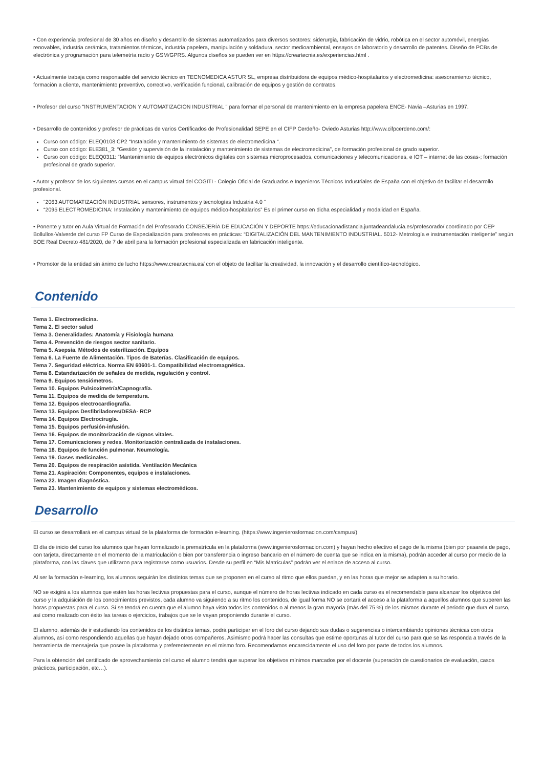• Con experiencia profesional de 30 años en diseño y desarrollo de sistemas automatizados para diversos sectores: siderurgia, fabricación de vidrio, robótica en el sector automóvil, energías renovables, industria cerámica, tratamientos térmicos, industria papelera, manipulación y soldadura, sector medioambiental, ensayos de laboratorio y desarrollo de patentes. Diseño de PCBs de electrónica y programación para telemetría radio y GSM/GPRS. Algunos diseños se pueden ver en https://creartecnia.es/experiencias.html .
• Actualmente trabaja como responsable del servicio técnico en TECNOMEDICA ASTUR SL, empresa distribuidora de equipos médico-hospitalarios y electromedicina: asesoramiento técnico, formación a cliente, mantenimiento preventivo, correctivo, verificación funcional, calibración de equipos y gestión de contratos.
• Profesor del curso "INSTRUMENTACION Y AUTOMATIZACION INDUSTRIAL " para formar el personal de mantenimiento en la empresa papelera ENCE- Navia –Asturias en 1997.
• Desarrollo de contenidos y profesor de prácticas de varios Certificados de Profesionalidad SEPE en el CIFP Cerdeño- Oviedo Asturias http://www.cifpcerdeno.com/:
Curso con código: ELEQ0108 CP2 “Instalación y mantenimiento de sistemas de electromedicina “.
Curso con código: ELE381_3: “Gestión y supervisión de la instalación y mantenimiento de sistemas de electromedicina”, de formación profesional de grado superior.
Curso con código: ELEQ0311: “Mantenimiento de equipos electrónicos digitales con sistemas microprocesados, comunicaciones y telecomunicaciones, e IOT – internet de las cosas-; formación profesional de grado superior.
• Autor y profesor de los siguientes cursos en el campus virtual del COGITI - Colegio Oficial de Graduados e Ingenieros Técnicos Industriales de España con el objetivo de facilitar el desarrollo profesional.
“2063 AUTOMATIZACIÓN INDUSTRIAL sensores, instrumentos y tecnologías Industria 4.0 “
“2095 ELECTROMEDICINA: Instalación y mantenimiento de equipos médico-hospitalarios” Es el primer curso en dicha especialidad y modalidad en España.
• Ponente y tutor en Aula Virtual de Formación del Profesorado CONSEJERÍA DE EDUCACIÓN Y DEPORTE https://educacionadistancia.juntadeandalucia.es/profesorado/ coordinado por CEP Bollullos-Valverde del curso FP Curso de Especialización para profesores en prácticas: “DIGITALIZACIÓN DEL MANTENIMIENTO INDUSTRIAL. 5012- Metrología e instrumentación inteligente” según BOE Real Decreto 481/2020, de 7 de abril para la formación profesional especializada en fabricación inteligente.
• Promotor de la entidad sin ánimo de lucho https://www.creartecnia.es/ con el objeto de facilitar la creatividad, la innovación y el desarrollo científico-tecnológico.
Contenido
Tema 1. Electromedicina.
Tema 2. El sector salud
Tema 3. Generalidades: Anatomía y Fisiología humana
Tema 4. Prevención de riesgos sector sanitario.
Tema 5. Asepsia. Métodos de esterilización. Equipos
Tema 6. La Fuente de Alimentación. Tipos de Baterías. Clasificación de equipos.
Tema 7. Seguridad eléctrica. Norma EN 60601-1. Compatibilidad electromagnética.
Tema 8. Estandarización de señales de medida, regulación y control.
Tema 9. Equipos tensiómetros.
Tema 10. Equipos Pulsioximetría/Capnografía.
Tema 11. Equipos de medida de temperatura.
Tema 12. Equipos electrocardiografía.
Tema 13. Equipos Desfibriladores/DESA- RCP
Tema 14. Equipos Electrocirugía.
Tema 15. Equipos perfusión-infusión.
Tema 16. Equipos de monitorización de signos vitales.
Tema 17. Comunicaciones y redes. Monitorización centralizada de instalaciones.
Tema 18. Equipos de función pulmonar. Neumología.
Tema 19. Gases medicinales.
Tema 20. Equipos de respiración asistida. Ventilación Mecánica
Tema 21. Aspiración: Componentes, equipos e instalaciones.
Tema 22. Imagen diagnóstica.
Tema 23. Mantenimiento de equipos y sistemas electromédicos.
Desarrollo
El curso se desarrollará en el campus virtual de la plataforma de formación e-learning. (https://www.ingenierosformacion.com/campus/)
El día de inicio del curso los alumnos que hayan formalizado la prematrícula en la plataforma (www.ingenierosformacion.com) y hayan hecho efectivo el pago de la misma (bien por pasarela de pago, con tarjeta, directamente en el momento de la matriculación o bien por transferencia o ingreso bancario en el número de cuenta que se indica en la misma), podrán acceder al curso por medio de la plataforma, con las claves que utilizaron para registrarse como usuarios. Desde su perfil en “Mis Matrículas” podrán ver el enlace de acceso al curso.
Al ser la formación e-learning, los alumnos seguirán los distintos temas que se proponen en el curso al ritmo que ellos puedan, y en las horas que mejor se adapten a su horario.
NO se exigirá a los alumnos que estén las horas lectivas propuestas para el curso, aunque el número de horas lectivas indicado en cada curso es el recomendable para alcanzar los objetivos del curso y la adquisición de los conocimientos previstos, cada alumno va siguiendo a su ritmo los contenidos, de igual forma NO se cortará el acceso a la plataforma a aquellos alumnos que superen las horas propuestas para el curso. Sí se tendrá en cuenta que el alumno haya visto todos los contenidos o al menos la gran mayoría (más del 75 %) de los mismos durante el periodo que dura el curso, así como realizado con éxito las tareas o ejercicios, trabajos que se le vayan proponiendo durante el curso.
El alumno, además de ir estudiando los contenidos de los distintos temas, podrá participar en el foro del curso dejando sus dudas o sugerencias o intercambiando opiniones técnicas con otros alumnos, así como respondiendo aquellas que hayan dejado otros compañeros. Asimismo podrá hacer las consultas que estime oportunas al tutor del curso para que se las responda a través de la herramienta de mensajería que posee la plataforma y preferentemente en el mismo foro. Recomendamos encarecidamente el uso del foro por parte de todos los alumnos.
Para la obtención del certificado de aprovechamiento del curso el alumno tendrá que superar los objetivos mínimos marcados por el docente (superación de cuestionarios de evaluación, casos prácticos, participación, etc…).